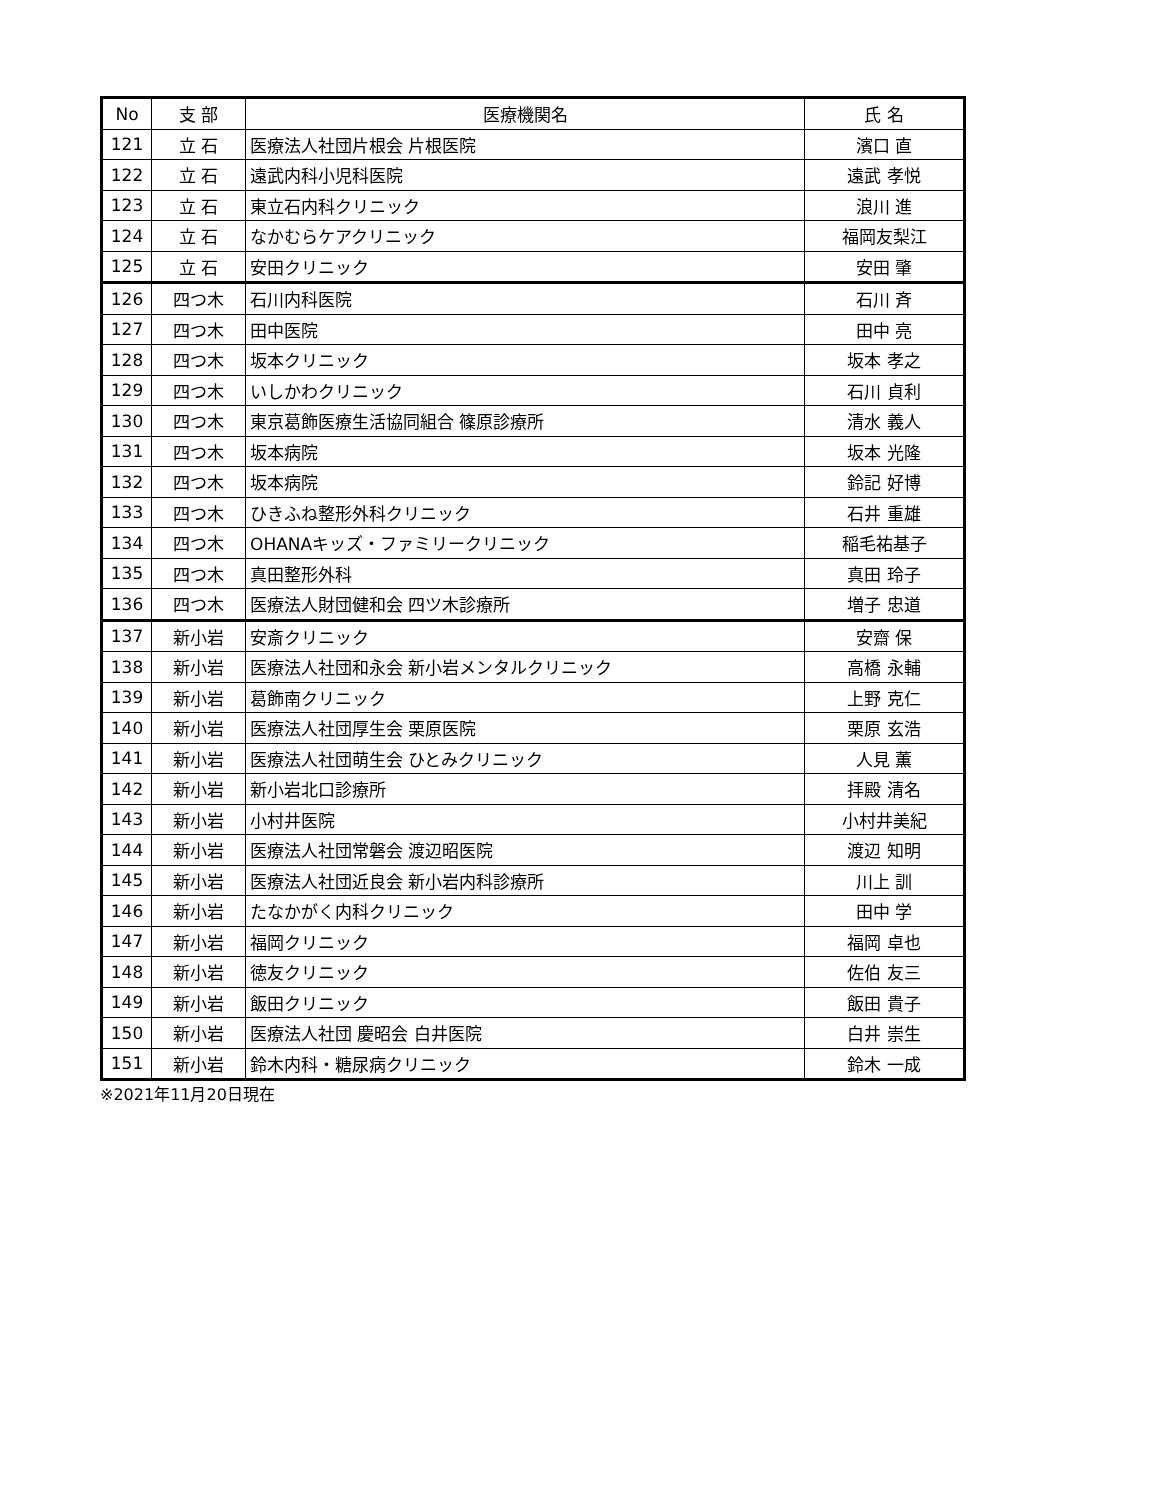| No | 支 部 | 医療機関名 | 氏 名 |
| --- | --- | --- | --- |
| 121 | 立 石 | 医療法人社団片根会 片根医院 | 濱口 直 |
| 122 | 立 石 | 遠武内科小児科医院 | 遠武 孝悦 |
| 123 | 立 石 | 東立石内科クリニック | 浪川 進 |
| 124 | 立 石 | なかむらケアクリニック | 福岡友梨江 |
| 125 | 立 石 | 安田クリニック | 安田 肇 |
| 126 | 四つ木 | 石川内科医院 | 石川 斉 |
| 127 | 四つ木 | 田中医院 | 田中 亮 |
| 128 | 四つ木 | 坂本クリニック | 坂本 孝之 |
| 129 | 四つ木 | いしかわクリニック | 石川 貞利 |
| 130 | 四つ木 | 東京葛飾医療生活協同組合 篠原診療所 | 清水 義人 |
| 131 | 四つ木 | 坂本病院 | 坂本 光隆 |
| 132 | 四つ木 | 坂本病院 | 鈴記 好博 |
| 133 | 四つ木 | ひきふね整形外科クリニック | 石井 重雄 |
| 134 | 四つ木 | OHANAキッズ・ファミリークリニック | 稲毛祐基子 |
| 135 | 四つ木 | 真田整形外科 | 真田 玲子 |
| 136 | 四つ木 | 医療法人財団健和会 四ツ木診療所 | 増子 忠道 |
| 137 | 新小岩 | 安斎クリニック | 安齋 保 |
| 138 | 新小岩 | 医療法人社団和永会 新小岩メンタルクリニック | 高橋 永輔 |
| 139 | 新小岩 | 葛飾南クリニック | 上野 克仁 |
| 140 | 新小岩 | 医療法人社団厚生会 栗原医院 | 栗原 玄浩 |
| 141 | 新小岩 | 医療法人社団萌生会 ひとみクリニック | 人見 薫 |
| 142 | 新小岩 | 新小岩北口診療所 | 拝殿 清名 |
| 143 | 新小岩 | 小村井医院 | 小村井美紀 |
| 144 | 新小岩 | 医療法人社団常磐会 渡辺昭医院 | 渡辺 知明 |
| 145 | 新小岩 | 医療法人社団近良会 新小岩内科診療所 | 川上 訓 |
| 146 | 新小岩 | たなかがく内科クリニック | 田中 学 |
| 147 | 新小岩 | 福岡クリニック | 福岡 卓也 |
| 148 | 新小岩 | 徳友クリニック | 佐伯 友三 |
| 149 | 新小岩 | 飯田クリニック | 飯田 貴子 |
| 150 | 新小岩 | 医療法人社団 慶昭会 白井医院 | 白井 崇生 |
| 151 | 新小岩 | 鈴木内科・糖尿病クリニック | 鈴木 一成 |
※2021年11月20日現在